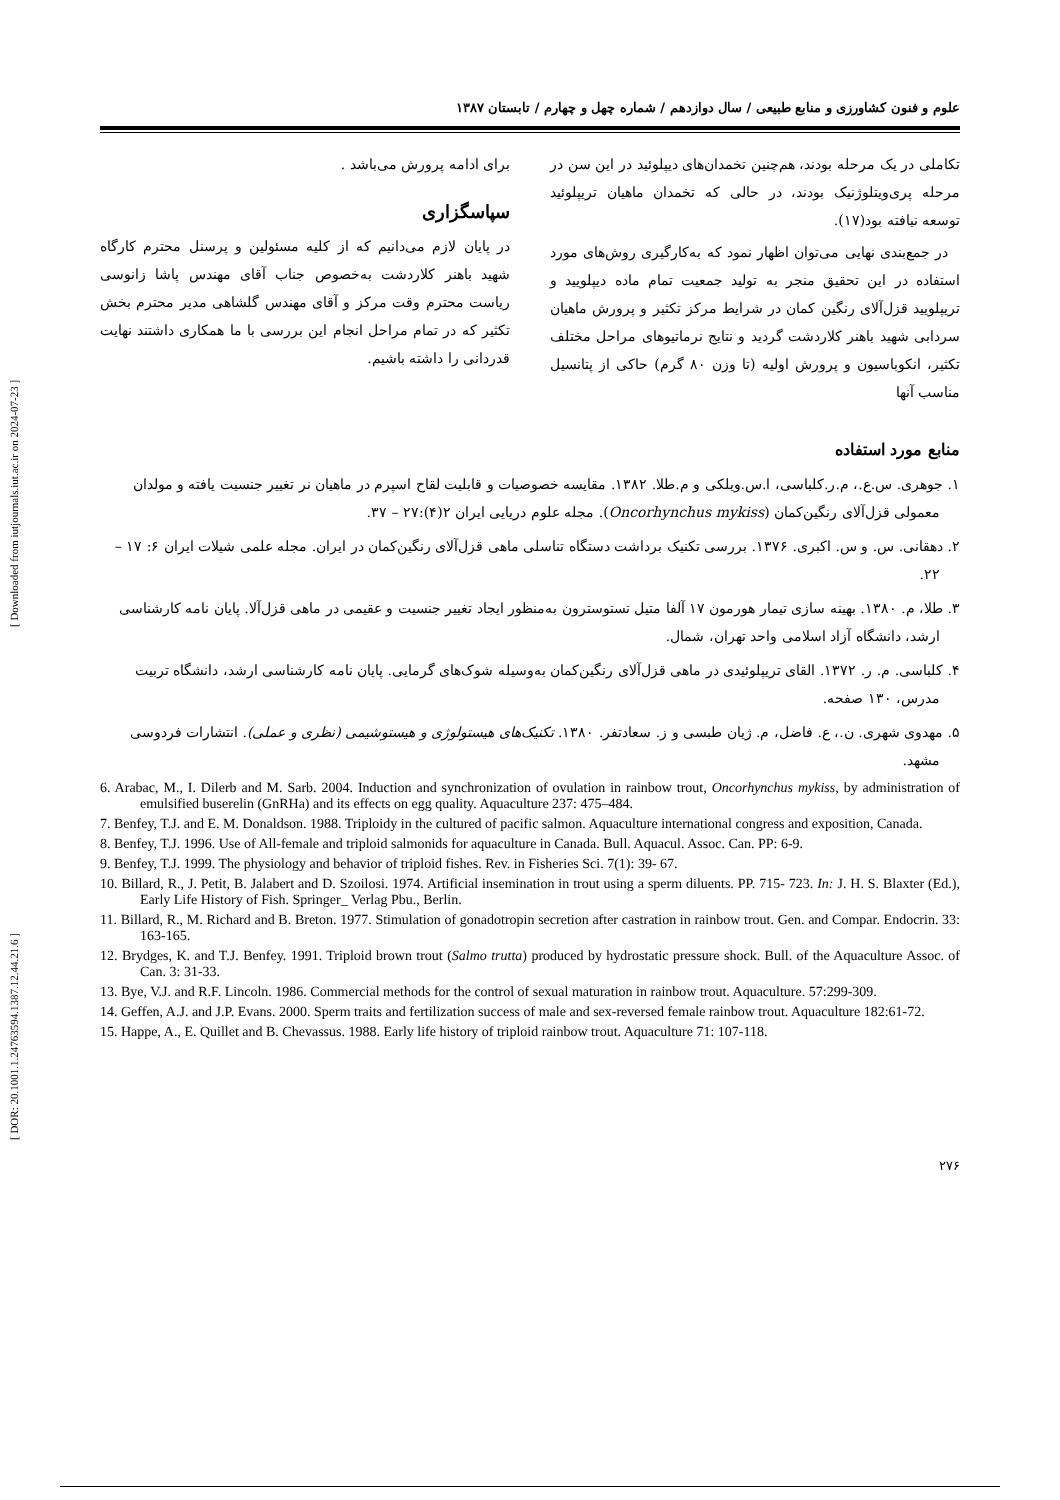[ DOR: 20.1001.1.24763594.1387.12.44.21.6 ] [ Downloaded from iutjournals.iut.ac.ir on 2024-07-23 ]
علوم و فنون کشاورزی و منابع طبیعی / سال دوازدهم / شماره چهل و چهارم / تابستان ۱۳۸۷
تکاملی در یک مرحله بودند، هم‌چنین تخمدان‌های دیپلوئید در این سن در مرحله پری‌ویتلوژنیک بودند، در حالی که تخمدان ماهیان تریپلوئید توسعه نیافته بود(۱۷).
در جمع‌بندی نهایی می‌توان اظهار نمود که به‌کارگیری روش‌های مورد استفاده در این تحقیق منجر به تولید جمعیت تمام ماده دیپلویید و تریپلویید قزل‌آلای رنگین کمان در شرایط مرکز تکثیر و پرورش ماهیان سردابی شهید باهنر کلاردشت گردید و نتایج نرماتیوهای مراحل مختلف تکثیر، انکوباسیون و پرورش اولیه (تا وزن ۸۰ گرم) حاکی از پتانسیل مناسب آنها
برای ادامه پرورش می‌باشد .
سپاسگزاری
در پایان لازم می‌دانیم که از کلیه مسئولین و پرسنل محترم کارگاه شهید باهنر کلاردشت به‌خصوص جناب آقای مهندس پاشا زانوسی ریاست محترم وقت مرکز و آقای مهندس گلشاهی مدیر محترم بخش تکثیر که در تمام مراحل انجام این بررسی با ما همکاری داشتند نهایت قدردانی را داشته باشیم.
منابع مورد استفاده
۱. جوهری. س.ع.، م.ر.کلباسی، ا.س.ویلکی و م.طلا. ۱۳۸۲. مقایسه خصوصیات و قابلیت لقاح اسپرم در ماهیان نر تغییر جنسیت یافته و مولدان معمولی قزل‌آلای رنگین‌کمان (Oncorhynchus mykiss). مجله علوم دریایی ایران ۲(۴):۲۷ – ۳۷.
۲. دهقانی. س. و س. اکبری. ۱۳۷۶. بررسی تکنیک برداشت دستگاه تناسلی ماهی قزل‌آلای رنگین‌کمان در ایران. مجله علمی شیلات ایران ۶: ۱۷ – ۲۲.
۳. طلا، م. ۱۳۸۰. بهینه سازی تیمار هورمون ۱۷ آلفا متیل تستوسترون به‌منظور ایجاد تغییر جنسیت و عقیمی در ماهی قزل‌آلا. پایان نامه کارشناسی ارشد، دانشگاه آزاد اسلامی واحد تهران، شمال.
۴. کلباسی. م. ر. ۱۳۷۲. القای تریپلوئیدی در ماهی قزل‌آلای رنگین‌کمان به‌وسیله شوک‌های گرمایی. پایان نامه کارشناسی ارشد، دانشگاه تربیت مدرس، ۱۳۰ صفحه.
۵. مهدوی شهری. ن.، ع. فاضل، م. ژیان طبسی و ز. سعادتفر. ۱۳۸۰. تکنیک‌های هیستولوژی و هیستوشیمی (نظری و عملی). انتشارات فردوسی مشهد.
6. Arabac, M., I. Dilerb and M. Sarb. 2004. Induction and synchronization of ovulation in rainbow trout, Oncorhynchus mykiss, by administration of emulsified buserelin (GnRHa) and its effects on egg quality. Aquaculture 237: 475–484.
7. Benfey, T.J. and E. M. Donaldson. 1988. Triploidy in the cultured of pacific salmon. Aquaculture international congress and exposition, Canada.
8. Benfey, T.J. 1996. Use of All-female and triploid salmonids for aquaculture in Canada. Bull. Aquacul. Assoc. Can. PP: 6-9.
9. Benfey, T.J. 1999. The physiology and behavior of triploid fishes. Rev. in Fisheries Sci. 7(1): 39- 67.
10. Billard, R., J. Petit, B. Jalabert and D. Szoilosi. 1974. Artificial insemination in trout using a sperm diluents. PP. 715- 723. In: J. H. S. Blaxter (Ed.), Early Life History of Fish. Springer_ Verlag Pbu., Berlin.
11. Billard, R., M. Richard and B. Breton. 1977. Stimulation of gonadotropin secretion after castration in rainbow trout. Gen. and Compar. Endocrin. 33: 163-165.
12. Brydges, K. and T.J. Benfey. 1991. Triploid brown trout (Salmo trutta) produced by hydrostatic pressure shock. Bull. of the Aquaculture Assoc. of Can. 3: 31-33.
13. Bye, V.J. and R.F. Lincoln. 1986. Commercial methods for the control of sexual maturation in rainbow trout. Aquaculture. 57:299-309.
14. Geffen, A.J. and J.P. Evans. 2000. Sperm traits and fertilization success of male and sex-reversed female rainbow trout. Aquaculture 182:61-72.
15. Happe, A., E. Quillet and B. Chevassus. 1988. Early life history of triploid rainbow trout. Aquaculture 71: 107-118.
۲۷۶